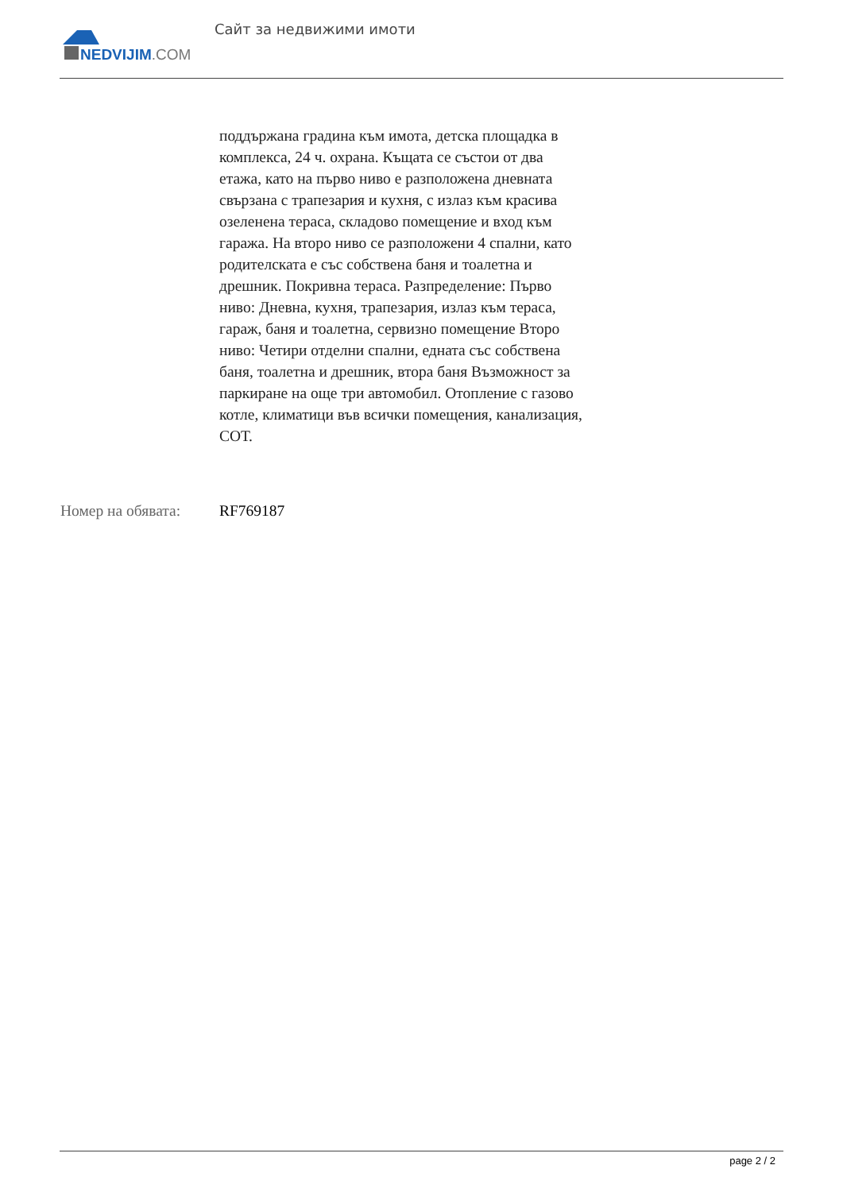NEDVIJIM.COM
Сайт за недвижими имоти
поддържана градина към имота, детска площадка в комплекса, 24 ч. охрана. Къщата се състои от два етажа, като на първо ниво е разположена дневната свързана с трапезария и кухня, с излаз към красива озеленена тераса, складово помещение и вход към гаража. На второ ниво се разположени 4 спални, като родителската е със собствена баня и тоалетна и дрешник. Покривна тераса. Разпределение: Първо ниво: Дневна, кухня, трапезария, излаз към тераса, гараж, баня и тоалетна, сервизно помещение Второ ниво: Четири отделни спални, едната със собствена баня, тоалетна и дрешник, втора баня Възможност за паркиране на още три автомобил. Отопление с газово котле, климатици във всички помещения, канализация, СОТ.
Номер на обявата: RF769187
page 2 / 2